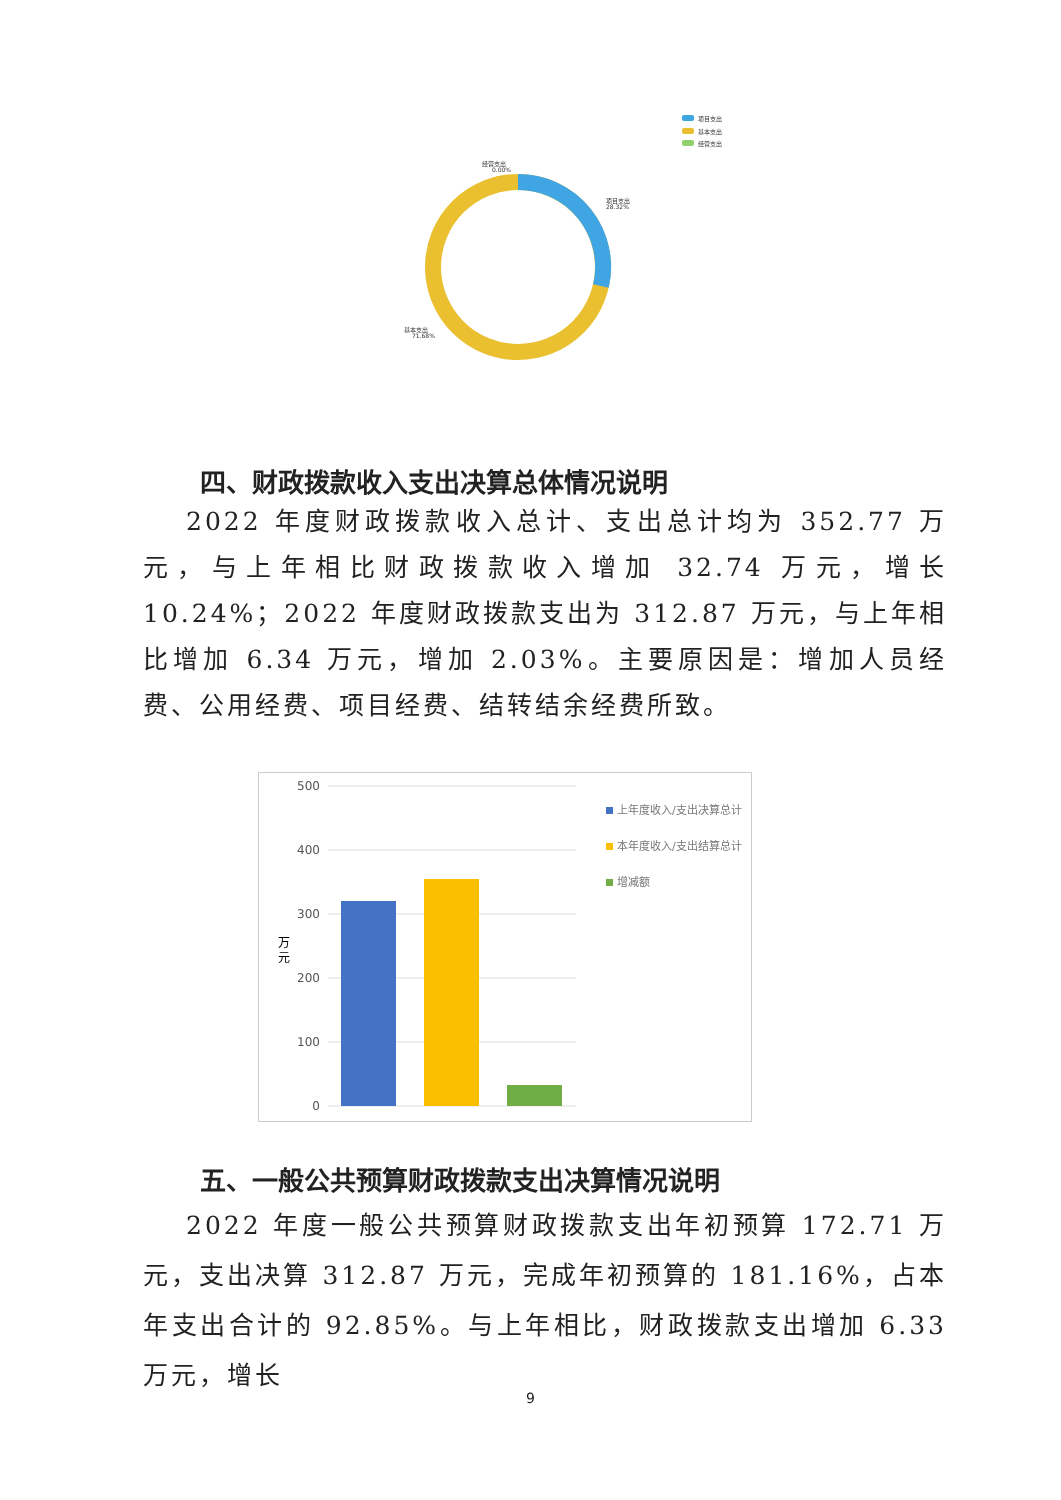项目支出
基本支出
经营支出
经营支出
0.00%
项目支出
28.32%
基本支出
71.68%
四、财政拨款收入支出决算总体情况说明
2022 年度财政拨款收入总计、支出总计均为 352.77 万元，与上年相比财政拨款收入增加 32.74 万元，增长 10.24%；2022 年度财政拨款支出为 312.87 万元，与上年相比增加 6.34 万元，增加 2.03%。主要原因是：增加人员经费、公用经费、项目经费、结转结余经费所致。
500
400
300
200
100
0
万
元
上年度收入/支出决算总计
本年度收入/支出结算总计
增减额
五、一般公共预算财政拨款支出决算情况说明
2022 年度一般公共预算财政拨款支出年初预算 172.71 万元，支出决算 312.87 万元，完成年初预算的 181.16%，占本年支出合计的 92.85%。与上年相比，财政拨款支出增加 6.33 万元，增长
9